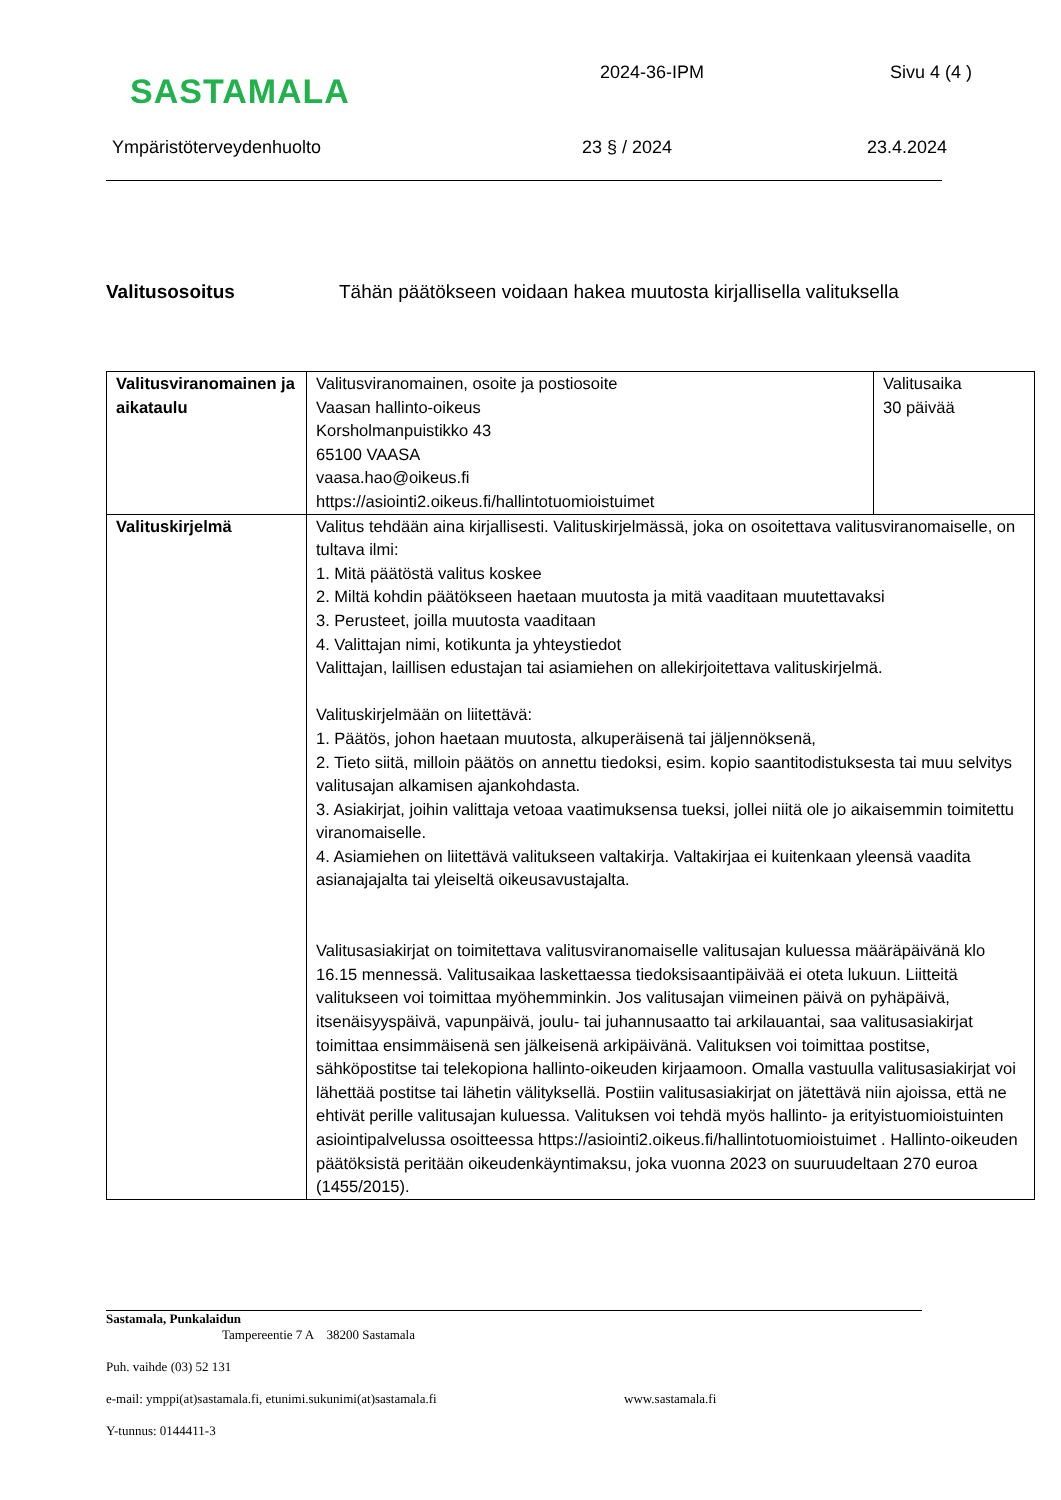SASTAMALA
2024-36-IPM Sivu 4 (4 )
Ympäristöterveydenhuolto 23 § / 2024 23.4.2024
Valitusosoitus Tähän päätökseen voidaan hakea muutosta kirjallisella valituksella
| Valitusviranomainen ja aikataulu | Valitusviranomainen, osoite ja postiosoite Vaasan hallinto-oikeus Korsholmanpuistikko 43 65100 VAASA vaasa.hao@oikeus.fi https://asiointi2.oikeus.fi/hallintotuomioistuimet | Valitusaika 30 päivää |
| Valituskirjelmä | Valitus tehdään aina kirjallisesti. Valituskirjelmässä, joka on osoitettava valitusviranomaiselle, on tultava ilmi: 1. Mitä päätöstä valitus koskee 2. Miltä kohdin päätökseen haetaan muutosta ja mitä vaaditaan muutettavaksi 3. Perusteet, joilla muutosta vaaditaan 4. Valittajan nimi, kotikunta ja yhteystiedot Valittajan, laillisen edustajan tai asiamiehen on allekirjoitettava valituskirjelmä. Valituskirjelmään on liitettävä: 1. Päätös, johon haetaan muutosta, alkuperäisenä tai jäljennöksenä, 2. Tieto siitä, milloin päätös on annettu tiedoksi, esim. kopio saantitodistuksesta tai muu selvitys valitusajan alkamisen ajankohdasta. 3. Asiakirjat, joihin valittaja vetoaa vaatimuksensa tueksi, jollei niitä ole jo aikaisemmin toimitettu viranomaiselle. 4. Asiamiehen on liitettävä valitukseen valtakirja. Valtakirjaa ei kuitenkaan yleensä vaadita asianajajalta tai yleiseltä oikeusavustajalta. Valitusasiakirjat on toimitettava valitusviranomaiselle valitusajan kuluessa määräpäivänä klo 16.15 mennessä. Valitusaikaa laskettaessa tiedoksisaantipäivää ei oteta lukuun. Liitteitä valitukseen voi toimittaa myöhemminkin. Jos valitusajan viimeinen päivä on pyhäpäivä, itsenäisyyspäivä, vapunpäivä, joulu- tai juhannusaatto tai arkilauantai, saa valitusasiakirjat toimittaa ensimmäisenä sen jälkeisenä arkipäivänä. Valituksen voi toimittaa postitse, sähköpostitse tai telekopiona hallinto-oikeuden kirjaamoon. Omalla vastuulla valitusasiakirjat voi lähettää postitse tai lähetin välityksellä. Postiin valitusasiakirjat on jätettävä niin ajoissa, että ne ehtivät perille valitusajan kuluessa. Valituksen voi tehdä myös hallinto- ja erityistuomioistuinten asiointipalvelussa osoitteessa https://asiointi2.oikeus.fi/hallintotuomioistuimet . Hallinto-oikeuden päätöksistä peritään oikeudenkäyntimaksu, joka vuonna 2023 on suuruudeltaan 270 euroa (1455/2015). | |
Sastamala, Punkalaidun
Tampereentie 7 A 38200 Sastamala
Puh. vaihde (03) 52 131
e-mail: ymppi(at)sastamala.fi, etunimi.sukunimi(at)sastamala.fi www.sastamala.fi
Y-tunnus: 0144411-3